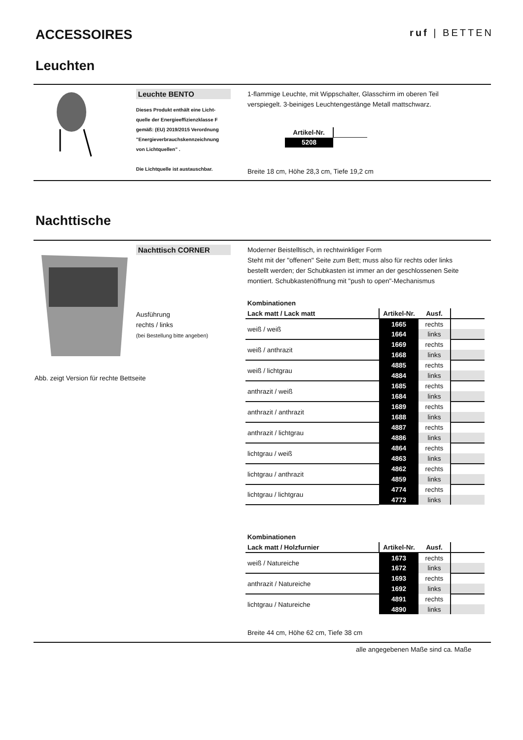ACCESSOIRES ruf | BETTEN
Leuchten
Leuchte BENTO
Dieses Produkt enthält eine Licht-
quelle der Energieeffizienzklasse F
gemäß: (EU) 2019/2015 Verordnung
"Energieverbrauchskennzeichnung
von Lichtquellen" .
Die Lichtquelle ist austauschbar.
1-flammige Leuchte, mit Wippschalter, Glasschirm im oberen Teil verspiegelt. 3-beiniges Leuchtengestänge Metall mattschwarz.
| Artikel-Nr. | |
| 5208 | |
Breite 18 cm, Höhe 28,3 cm, Tiefe 19,2 cm
Nachttische
Nachttisch CORNER
Ausführung
rechts / links
(bei Bestellung bitte angeben)
Abb. zeigt Version für rechte Bettseite
Moderner Beistelltisch, in rechtwinkliger Form
Steht mit der "offenen" Seite zum Bett; muss also für rechts oder links bestellt werden; der Schubkasten ist immer an der geschlossenen Seite montiert. Schubkastenöffnung mit "push to open"-Mechanismus
Kombinationen
| Lack matt / Lack matt | Artikel-Nr. | Ausf. | |
| --- | --- | --- | --- |
| weiß / weiß | 1665 | rechts | |
| | 1664 | links | |
| weiß / anthrazit | 1669 | rechts | |
| | 1668 | links | |
| weiß / lichtgrau | 4885 | rechts | |
| | 4884 | links | |
| anthrazit / weiß | 1685 | rechts | |
| | 1684 | links | |
| anthrazit / anthrazit | 1689 | rechts | |
| | 1688 | links | |
| anthrazit / lichtgrau | 4887 | rechts | |
| | 4886 | links | |
| lichtgrau / weiß | 4864 | rechts | |
| | 4863 | links | |
| lichtgrau / anthrazit | 4862 | rechts | |
| | 4859 | links | |
| lichtgrau / lichtgrau | 4774 | rechts | |
| | 4773 | links | |
Kombinationen
| Lack matt / Holzfurnier | Artikel-Nr. | Ausf. | |
| --- | --- | --- | --- |
| weiß / Natureiche | 1673 | rechts | |
| | 1672 | links | |
| anthrazit / Natureiche | 1693 | rechts | |
| | 1692 | links | |
| lichtgrau / Natureiche | 4891 | rechts | |
| | 4890 | links | |
Breite 44 cm, Höhe 62 cm, Tiefe 38 cm
alle angegebenen Maße sind ca. Maße